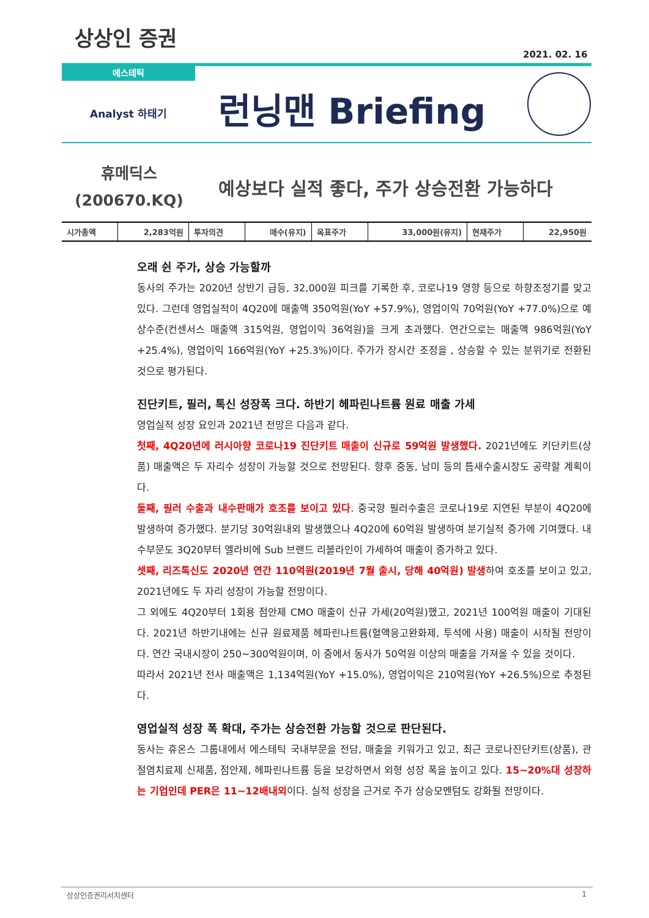상상인 증권
2021. 02. 16
에스테틱
Analyst 하태기 런닝맨 Briefing
휴메딕스
(200670.KQ)
예상보다 실적 좋다, 주가 상승전환 가능하다
| 시가총액 | 2,283억원 | 투자의견 | 매수(유지) | 목표주가 | 33,000원(유지) | 현재주가 | 22,950원 |
오래 쉰 주가, 상승 가능할까
동사의 주가는 2020년 상반기 급등, 32,000원 피크를 기록한 후, 코로나19 영향 등으로 하향조정기를 맞고 있다. 그런데 영업실적이 4Q20에 매출액 350억원(YoY +57.9%), 영업이익 70억원(YoY +77.0%)으로 예상수준(컨센서스 매출액 315억원, 영업이익 36억원)을 크게 초과했다. 연간으로는 매출액 986억원(YoY +25.4%), 영업이익 166억원(YoY +25.3%)이다. 주가가 장시간 조정을 , 상승할 수 있는 분위기로 전환된 것으로 평가된다.
진단키트, 필러, 톡신 성장폭 크다. 하반기 헤파린나트륨 원료 매출 가세
영업실적 성장 요인과 2021년 전망은 다음과 같다.
첫째, 4Q20년에 러시아향 코로나19 진단키트 매출이 신규로 59억원 발생했다. 2021년에도 키단키트(상품) 매출액은 두 자리수 성장이 가능할 것으로 전망된다. 향후 중동, 남미 등의 틈새수출시장도 공략할 계획이다.
둘째, 필러 수출과 내수판매가 호조를 보이고 있다. 중국향 필러수출은 코로나19로 지연된 부분이 4Q20에 발생하여 증가했다. 분기당 30억원내외 발생했으나 4Q20에 60억원 발생하여 분기실적 증가에 기여했다. 내수부문도 3Q20부터 엘라비에 Sub 브랜드 리볼라인이 가세하여 매출이 증가하고 있다.
셋째, 리즈톡신도 2020년 연간 110억원(2019년 7월 출시, 당해 40억원) 발생하여 호조를 보이고 있고, 2021년에도 두 자리 성장이 가능할 전망이다.
그 외에도 4Q20부터 1회용 점안제 CMO 매출이 신규 가세(20억원)했고, 2021년 100억원 매출이 기대된다. 2021년 하반기내에는 신규 원료제품 헤파린나트륨(혈액응고완화제, 투석에 사용) 매출이 시작될 전망이다. 연간 국내시장이 250~300억원이며, 이 중에서 동사가 50억원 이상의 매출을 가져올 수 있을 것이다.
따라서 2021년 전사 매출액은 1,134억원(YoY +15.0%), 영업이익은 210억원(YoY +26.5%)으로 추정된다.
영업실적 성장 폭 확대, 주가는 상승전환 가능할 것으로 판단된다.
동사는 휴온스 그룹내에서 에스테틱 국내부문을 전담, 매출을 키워가고 있고, 최근 코로나진단키트(상품), 관절염치료제 신제품, 점안제, 헤파린나트륨 등을 보강하면서 외형 성장 폭을 높이고 있다. 15~20%대 성장하는 기업인데 PER은 11~12배내외이다. 실적 성장을 근거로 주가 상승모멘텀도 강화될 전망이다.
상상인증권리서치센터 1